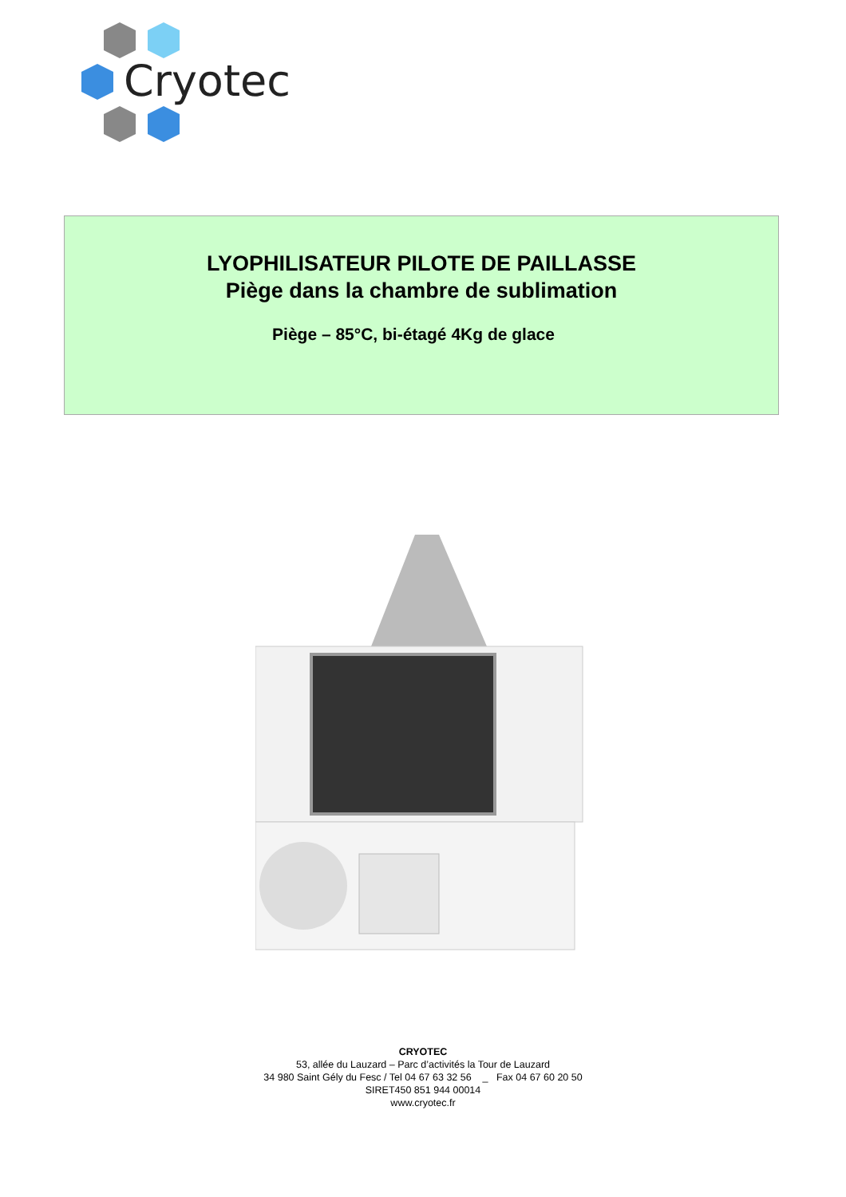Cryotec
LYOPHILISATEUR PILOTE DE PAILLASSE
Piège dans la chambre de sublimation
Piège – 85°C, bi-étagé 4Kg de glace
CRYOTEC
53, allée du Lauzard – Parc d’activités la Tour de Lauzard
34 980 Saint Gély du Fesc / Tel 04 67 63 32 56 _ Fax 04 67 60 20 50
SIRET450 851 944 00014
www.cryotec.fr